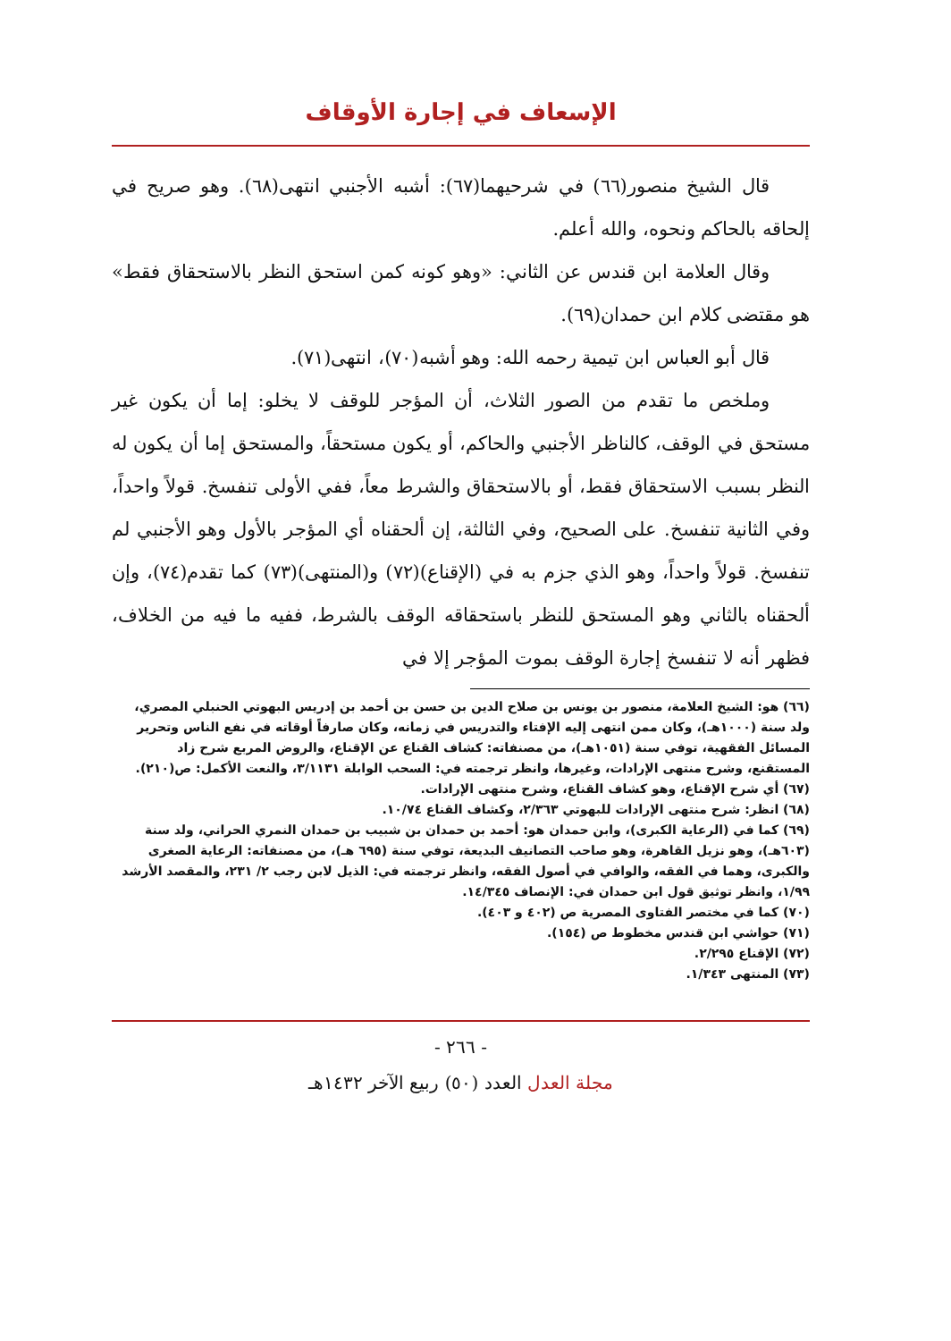الإسعاف في إجارة الأوقاف
قال الشيخ منصور(٦٦) في شرحيهما(٦٧): أشبه الأجنبي انتهى(٦٨). وهو صريح في إلحاقه بالحاكم ونحوه، والله أعلم.
وقال العلامة ابن قندس عن الثاني: «وهو كونه كمن استحق النظر بالاستحقاق فقط» هو مقتضى كلام ابن حمدان(٦٩).
قال أبو العباس ابن تيمية رحمه الله: وهو أشبه(٧٠)، انتهى(٧١).
وملخص ما تقدم من الصور الثلاث، أن المؤجر للوقف لا يخلو: إما أن يكون غير مستحق في الوقف، كالناظر الأجنبي والحاكم، أو يكون مستحقاً، والمستحق إما أن يكون له النظر بسبب الاستحقاق فقط، أو بالاستحقاق والشرط معاً، ففي الأولى تنفسخ. قولاً واحداً، وفي الثانية تنفسخ. على الصحيح، وفي الثالثة، إن ألحقناه أي المؤجر بالأول وهو الأجنبي لم تنفسخ. قولاً واحداً، وهو الذي جزم به في (الإقناع)(٧٢) و(المنتهى)(٧٣) كما تقدم(٧٤)، وإن ألحقناه بالثاني وهو المستحق للنظر باستحقاقه الوقف بالشرط، ففيه ما فيه من الخلاف، فظهر أنه لا تنفسخ إجارة الوقف بموت المؤجر إلا في
(٦٦) هو: الشيخ العلامة، منصور بن يونس بن صلاح الدين بن حسن بن أحمد بن إدريس البهوتي الحنبلي المصري، ولد سنة (١٠٠٠هـ)، وكان ممن انتهى إليه الإفتاء والتدريس في زمانه، وكان صارفاً أوقاته في نفع الناس وتحرير المسائل الفقهية، توفي سنة (١٠٥١هـ)، من مصنفاته: كشاف القناع عن الإقناع، والروض المربع شرح زاد المستقنع، وشرح منتهى الإرادات، وغيرها، وانظر ترجمته في: السحب الوابلة ٣/١١٣١، والنعت الأكمل: ص(٢١٠).
(٦٧) أي شرح الإقناع، وهو كشاف القناع، وشرح منتهى الإرادات.
(٦٨) انظر: شرح منتهى الإرادات للبهوتي ٢/٣٦٣، وكشاف القناع ١٠/٧٤.
(٦٩) كما في (الرعاية الكبرى)، وابن حمدان هو: أحمد بن حمدان بن شبيب بن حمدان النمري الحراني، ولد سنة (٦٠٣هـ)، وهو نزيل القاهرة، وهو صاحب التصانيف البديعة، توفي سنة (٦٩٥ هـ)، من مصنفاته: الرعاية الصغرى والكبرى، وهما في الفقه، والوافي في أصول الفقه، وانظر ترجمته في: الذيل لابن رجب ٢/ ٢٣١، والمقصد الأرشد ١/٩٩، وانظر توثيق قول ابن حمدان في: الإنصاف ١٤/٣٤٥.
(٧٠) كما في مختصر الفتاوى المصرية ص (٤٠٢ و ٤٠٣).
(٧١) حواشي ابن قندس مخطوط ص (١٥٤).
(٧٢) الإقناع ٢/٢٩٥.
(٧٣) المنتهى ١/٣٤٣.
- ٢٦٦ -
مجلة العدل العدد (٥٠) ربيع الآخر ١٤٣٢هـ